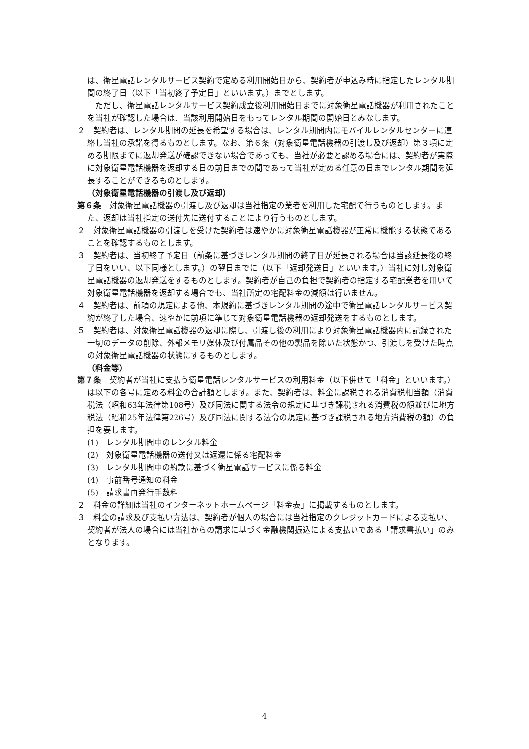は、衛星電話レンタルサービス契約で定める利用開始日から、契約者が申込み時に指定したレンタル期間の終了日（以下「当初終了予定日」といいます。）までとします。
　ただし、衛星電話レンタルサービス契約成立後利用開始日までに対象衛星電話機器が利用されたことを当社が確認した場合は、当該利用開始日をもってレンタル期間の開始日とみなします。
２　契約者は、レンタル期間の延長を希望する場合は、レンタル期間内にモバイルレンタルセンターに連絡し当社の承諾を得るものとします。なお、第６条（対象衛星電話機器の引渡し及び返却）第３項に定める期限までに返却発送が確認できない場合であっても、当社が必要と認める場合には、契約者が実際に対象衛星電話機器を返却する日の前日までの間であって当社が定める任意の日までレンタル期間を延長することができるものとします。
（対象衛星電話機器の引渡し及び返却）
第６条　対象衛星電話機器の引渡し及び返却は当社指定の業者を利用した宅配で行うものとします。また、返却は当社指定の送付先に送付することにより行うものとします。
２　対象衛星電話機器の引渡しを受けた契約者は速やかに対象衛星電話機器が正常に機能する状態であることを確認するものとします。
３　契約者は、当初終了予定日（前条に基づきレンタル期間の終了日が延長される場合は当該延長後の終了日をいい、以下同様とします。）の翌日までに（以下「返却発送日」といいます。）当社に対し対象衛星電話機器の返却発送をするものとします。契約者が自己の負担で契約者の指定する宅配業者を用いて対象衛星電話機器を返却する場合でも、当社所定の宅配料金の減額は行いません。
４　契約者は、前項の規定による他、本規約に基づきレンタル期間の途中で衛星電話レンタルサービス契約が終了した場合、速やかに前項に準じて対象衛星電話機器の返却発送をするものとします。
５　契約者は、対象衛星電話機器の返却に際し、引渡し後の利用により対象衛星電話機器内に記録された一切のデータの削除、外部メモリ媒体及び付属品その他の製品を除いた状態かつ、引渡しを受けた時点の対象衛星電話機器の状態にするものとします。
（料金等）
第７条　契約者が当社に支払う衛星電話レンタルサービスの利用料金（以下併せて「料金」といいます。）は以下の各号に定める料金の合計額とします。また、契約者は、料金に課税される消費税相当額（消費税法（昭和63年法律第108号）及び同法に関する法令の規定に基づき課税される消費税の額並びに地方税法（昭和25年法律第226号）及び同法に関する法令の規定に基づき課税される地方消費税の額）の負担を要します。
(1)　レンタル期間中のレンタル料金
(2)　対象衛星電話機器の送付又は返還に係る宅配料金
(3)　レンタル期間中の約款に基づく衛星電話サービスに係る料金
(4)　事前番号通知の料金
(5)　請求書再発行手数料
２　料金の詳細は当社のインターネットホームページ「料金表」に掲載するものとします。
３　料金の請求及び支払い方法は、契約者が個人の場合には当社指定のクレジットカードによる支払い、契約者が法人の場合には当社からの請求に基づく金融機関振込による支払いである「請求書払い」のみとなります。
4